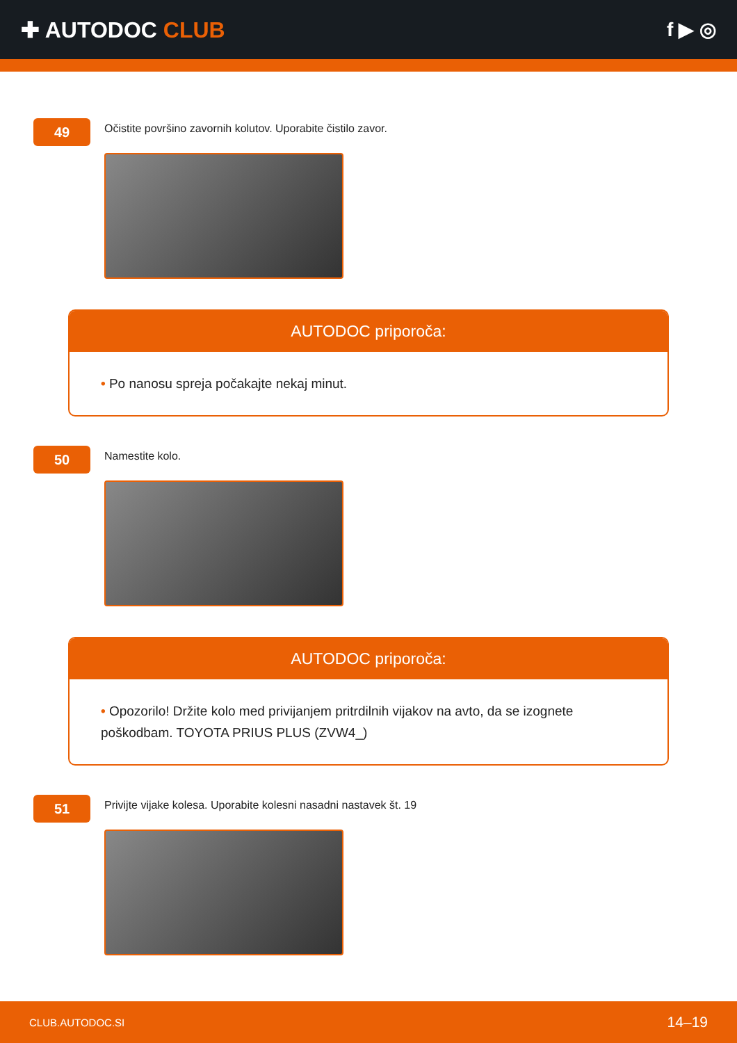✚ AUTODOC CLUB f ▶ ◎
49
Očistite površino zavornih kolutov. Uporabite čistilo zavor.
AUTODOC priporoča:
• Po nanosu spreja počakajte nekaj minut.
50
Namestite kolo.
AUTODOC priporoča:
• Opozorilo! Držite kolo med privijanjem pritrdilnih vijakov na avto, da se izognete poškodbam. TOYOTA PRIUS PLUS (ZVW4_)
51
Privijte vijake kolesa. Uporabite kolesni nasadni nastavek št. 19
CLUB.AUTODOC.SI 14–19